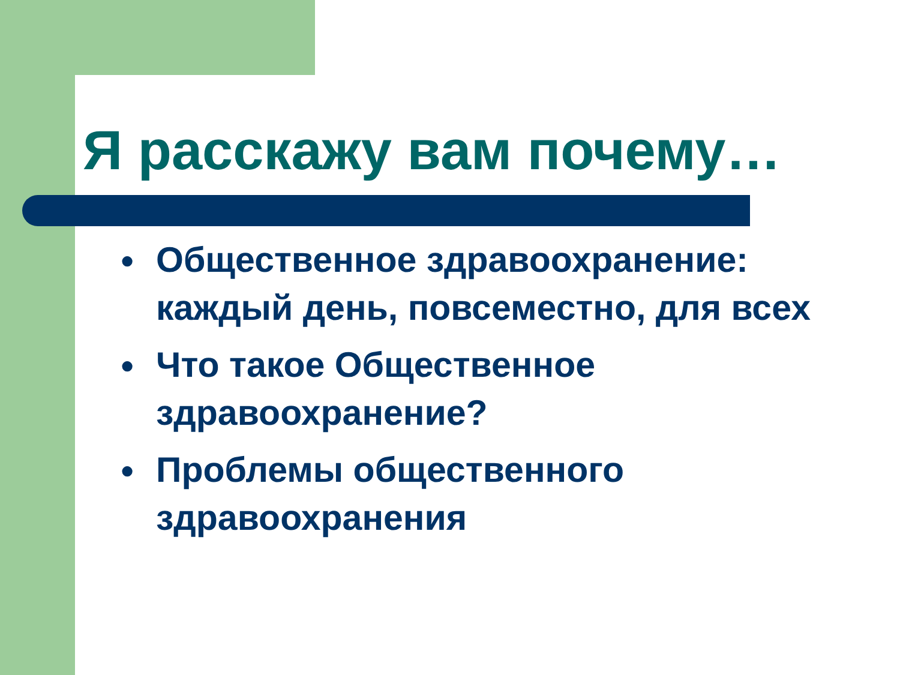Я расскажу вам почему…
● Общественное здравоохранение: каждый день, повсеместно, для всех
● Что такое Общественное здравоохранение?
● Проблемы общественного здравоохранения